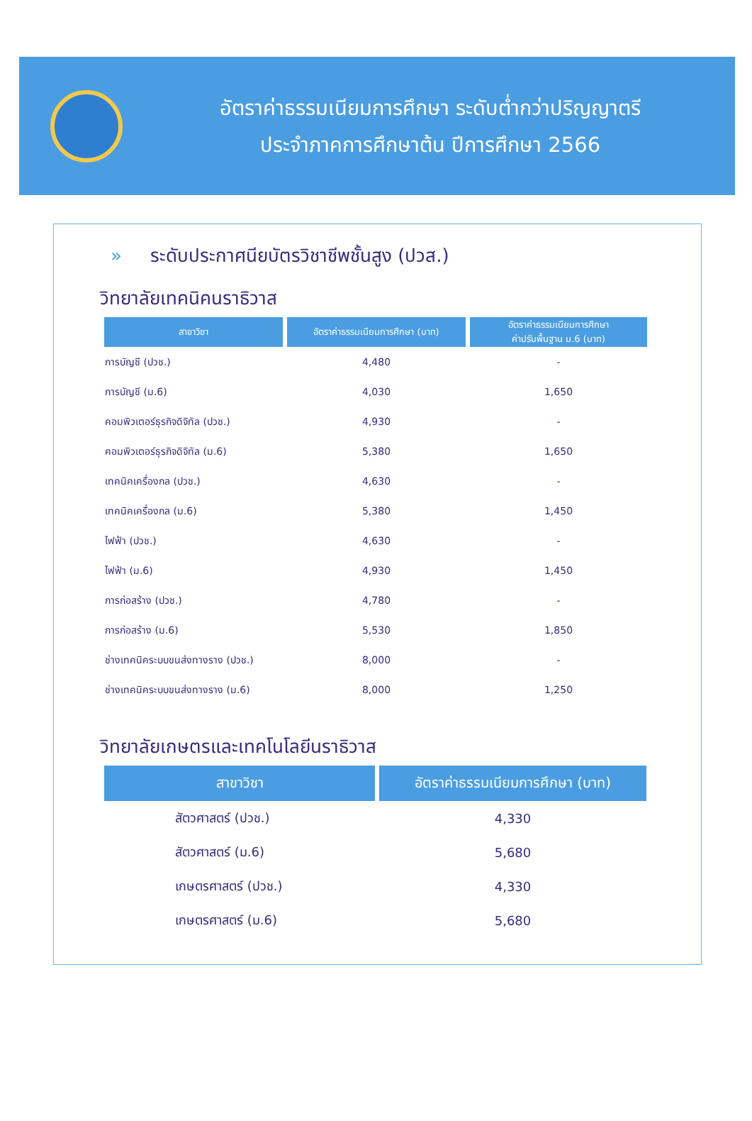อัตราค่าธรรมเนียมการศึกษา ระดับต่ำกว่าปริญญาตรี
ประจำภาคการศึกษาต้น ปีการศึกษา 2566
» ระดับประกาศนียบัตรวิชาชีพชั้นสูง (ปวส.)
วิทยาลัยเทคนิคนราธิวาส
| สาขาวิชา | อัตราค่าธรรมเนียมการศึกษา (บาท) | อัตราค่าธรรมเนียมการศึกษา ค่าปรับพื้นฐาน ม.6 (บาท) |
| --- | --- | --- |
| การบัญชี (ปวช.) | 4,480 | - |
| การบัญชี (ม.6) | 4,030 | 1,650 |
| คอมพิวเตอร์ธุรกิจดิจิทัล (ปวช.) | 4,930 | - |
| คอมพิวเตอร์ธุรกิจดิจิทัล (ม.6) | 5,380 | 1,650 |
| เทคนิคเครื่องกล (ปวช.) | 4,630 | - |
| เทคนิคเครื่องกล (ม.6) | 5,380 | 1,450 |
| ไฟฟ้า (ปวช.) | 4,630 | - |
| ไฟฟ้า (ม.6) | 4,930 | 1,450 |
| การก่อสร้าง (ปวช.) | 4,780 | - |
| การก่อสร้าง (ม.6) | 5,530 | 1,850 |
| ช่างเทคนิคระบบขนส่งทางราง (ปวช.) | 8,000 | - |
| ช่างเทคนิคระบบขนส่งทางราง (ม.6) | 8,000 | 1,250 |
วิทยาลัยเกษตรและเทคโนโลยีนราธิวาส
| สาขาวิชา | อัตราค่าธรรมเนียมการศึกษา (บาท) |
| --- | --- |
| สัตวศาสตร์ (ปวช.) | 4,330 |
| สัตวศาสตร์ (ม.6) | 5,680 |
| เกษตรศาสตร์ (ปวช.) | 4,330 |
| เกษตรศาสตร์ (ม.6) | 5,680 |